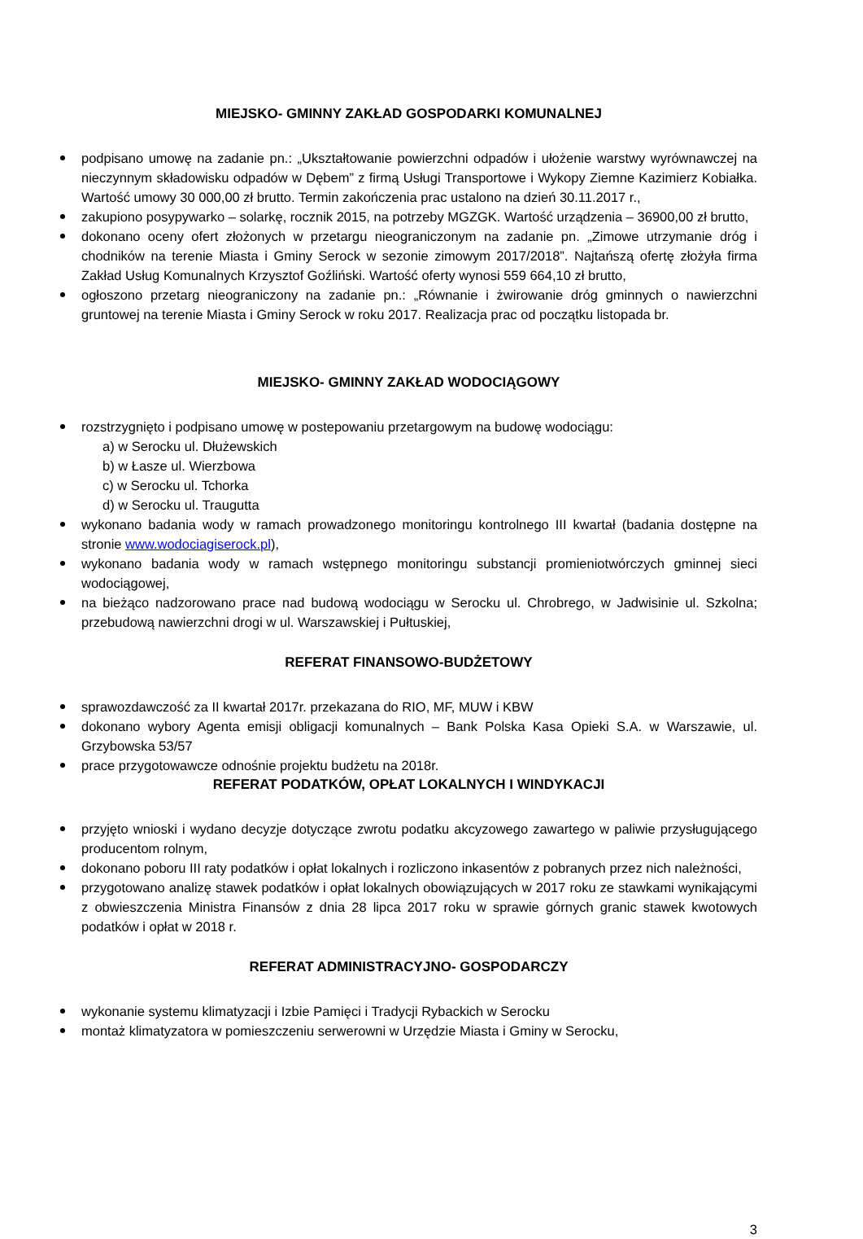MIEJSKO- GMINNY ZAKŁAD GOSPODARKI KOMUNALNEJ
podpisano umowę na zadanie pn.: „Ukształtowanie powierzchni odpadów i ułożenie warstwy wyrównawczej na nieczynnym składowisku odpadów w Dębem” z firmą Usługi Transportowe i Wykopy Ziemne Kazimierz Kobiałka. Wartość umowy 30 000,00 zł brutto. Termin zakończenia prac ustalono na dzień 30.11.2017 r.,
zakupiono posypywarko – solarkę, rocznik 2015, na potrzeby MGZGK. Wartość urządzenia – 36900,00 zł brutto,
dokonano oceny ofert złożonych w przetargu nieograniczonym na zadanie pn. „Zimowe utrzymanie dróg i chodników na terenie Miasta i Gminy Serock w sezonie zimowym 2017/2018”. Najtańszą ofertę złożyła firma Zakład Usług Komunalnych Krzysztof Goźliński. Wartość oferty wynosi 559 664,10 zł brutto,
ogłoszono przetarg nieograniczony na zadanie pn.: „Równanie i żwirowanie dróg gminnych o nawierzchni gruntowej na terenie Miasta i Gminy Serock w roku 2017. Realizacja prac od początku listopada br.
MIEJSKO- GMINNY ZAKŁAD WODOCIĄGOWY
rozstrzygnięto i podpisano umowę w postepowaniu przetargowym na budowę wodociągu:
a) w Serocku ul. Dłużewskich
b) w Łasze ul. Wierzbowa
c) w Serocku ul. Tchorka
d) w Serocku ul. Traugutta
wykonano badania wody w ramach prowadzonego monitoringu kontrolnego III kwartał (badania dostępne na stronie www.wodociagiserock.pl),
wykonano badania wody w ramach wstępnego monitoringu substancji promieniotwórczych gminnej sieci wodociągowej,
na bieżąco nadzorowano prace nad budową wodociągu w Serocku ul. Chrobrego, w Jadwisinie ul. Szkolna; przebudową nawierzchni drogi w ul. Warszawskiej i Pułtuskiej,
REFERAT FINANSOWO-BUDŻETOWY
sprawozdawczość za II kwartał 2017r. przekazana do RIO, MF, MUW i KBW
dokonano wybory Agenta emisji obligacji komunalnych – Bank Polska Kasa Opieki S.A. w Warszawie, ul. Grzybowska 53/57
prace przygotowawcze odnośnie projektu budżetu na 2018r.
REFERAT PODATKÓW, OPŁAT LOKALNYCH I WINDYKACJI
przyjęto wnioski i wydano decyzje dotyczące zwrotu podatku akcyzowego zawartego w paliwie przysługującego producentom rolnym,
dokonano poboru III raty podatków i opłat lokalnych i rozliczono inkasentów z pobranych przez nich należności,
przygotowano analizę stawek podatków i opłat lokalnych obowiązujących w 2017 roku ze stawkami wynikającymi z obwieszczenia Ministra Finansów z dnia 28 lipca 2017 roku w sprawie górnych granic stawek kwotowych podatków i opłat w 2018 r.
REFERAT ADMINISTRACYJNO- GOSPODARCZY
wykonanie systemu klimatyzacji i Izbie Pamięci i Tradycji Rybackich w Serocku
montaż klimatyzatora w pomieszczeniu serwerowni w Urzędzie Miasta i Gminy w Serocku,
3